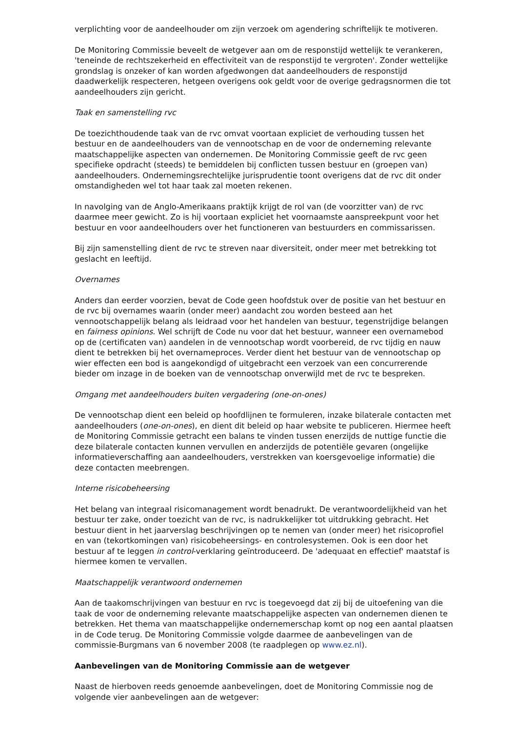verplichting voor de aandeelhouder om zijn verzoek om agendering schriftelijk te motiveren.
De Monitoring Commissie beveelt de wetgever aan om de responstijd wettelijk te verankeren, 'teneinde de rechtszekerheid en effectiviteit van de responstijd te vergroten'. Zonder wettelijke grondslag is onzeker of kan worden afgedwongen dat aandeelhouders de responstijd daadwerkelijk respecteren, hetgeen overigens ook geldt voor de overige gedragsnormen die tot aandeelhouders zijn gericht.
Taak en samenstelling rvc
De toezichthoudende taak van de rvc omvat voortaan expliciet de verhouding tussen het bestuur en de aandeelhouders van de vennootschap en de voor de onderneming relevante maatschappelijke aspecten van ondernemen. De Monitoring Commissie geeft de rvc geen specifieke opdracht (steeds) te bemiddelen bij conflicten tussen bestuur en (groepen van) aandeelhouders. Ondernemingsrechtelijke jurisprudentie toont overigens dat de rvc dit onder omstandigheden wel tot haar taak zal moeten rekenen.
In navolging van de Anglo-Amerikaans praktijk krijgt de rol van (de voorzitter van) de rvc daarmee meer gewicht. Zo is hij voortaan expliciet het voornaamste aanspreekpunt voor het bestuur en voor aandeelhouders over het functioneren van bestuurders en commissarissen.
Bij zijn samenstelling dient de rvc te streven naar diversiteit, onder meer met betrekking tot geslacht en leeftijd.
Overnames
Anders dan eerder voorzien, bevat de Code geen hoofdstuk over de positie van het bestuur en de rvc bij overnames waarin (onder meer) aandacht zou worden besteed aan het vennootschappelijk belang als leidraad voor het handelen van bestuur, tegenstrijdige belangen en fairness opinions. Wel schrijft de Code nu voor dat het bestuur, wanneer een overnamebod op de (certificaten van) aandelen in de vennootschap wordt voorbereid, de rvc tijdig en nauw dient te betrekken bij het overnameproces. Verder dient het bestuur van de vennootschap op wier effecten een bod is aangekondigd of uitgebracht een verzoek van een concurrerende bieder om inzage in de boeken van de vennootschap onverwijld met de rvc te bespreken.
Omgang met aandeelhouders buiten vergadering (one-on-ones)
De vennootschap dient een beleid op hoofdlijnen te formuleren, inzake bilaterale contacten met aandeelhouders (one-on-ones), en dient dit beleid op haar website te publiceren. Hiermee heeft de Monitoring Commissie getracht een balans te vinden tussen enerzijds de nuttige functie die deze bilaterale contacten kunnen vervullen en anderzijds de potentiële gevaren (ongelijke informatieverschaffing aan aandeelhouders, verstrekken van koersgevoelige informatie) die deze contacten meebrengen.
Interne risicobeheersing
Het belang van integraal risicomanagement wordt benadrukt. De verantwoordelijkheid van het bestuur ter zake, onder toezicht van de rvc, is nadrukkelijker tot uitdrukking gebracht. Het bestuur dient in het jaarverslag beschrijvingen op te nemen van (onder meer) het risicoprofiel en van (tekortkomingen van) risicobeheersings- en controlesystemen. Ook is een door het bestuur af te leggen in control-verklaring geïntroduceerd. De 'adequaat en effectief' maatstaf is hiermee komen te vervallen.
Maatschappelijk verantwoord ondernemen
Aan de taakomschrijvingen van bestuur en rvc is toegevoegd dat zij bij de uitoefening van die taak de voor de onderneming relevante maatschappelijke aspecten van ondernemen dienen te betrekken. Het thema van maatschappelijke ondernemerschap komt op nog een aantal plaatsen in de Code terug. De Monitoring Commissie volgde daarmee de aanbevelingen van de commissie-Burgmans van 6 november 2008 (te raadplegen op www.ez.nl).
Aanbevelingen van de Monitoring Commissie aan de wetgever
Naast de hierboven reeds genoemde aanbevelingen, doet de Monitoring Commissie nog de volgende vier aanbevelingen aan de wetgever: